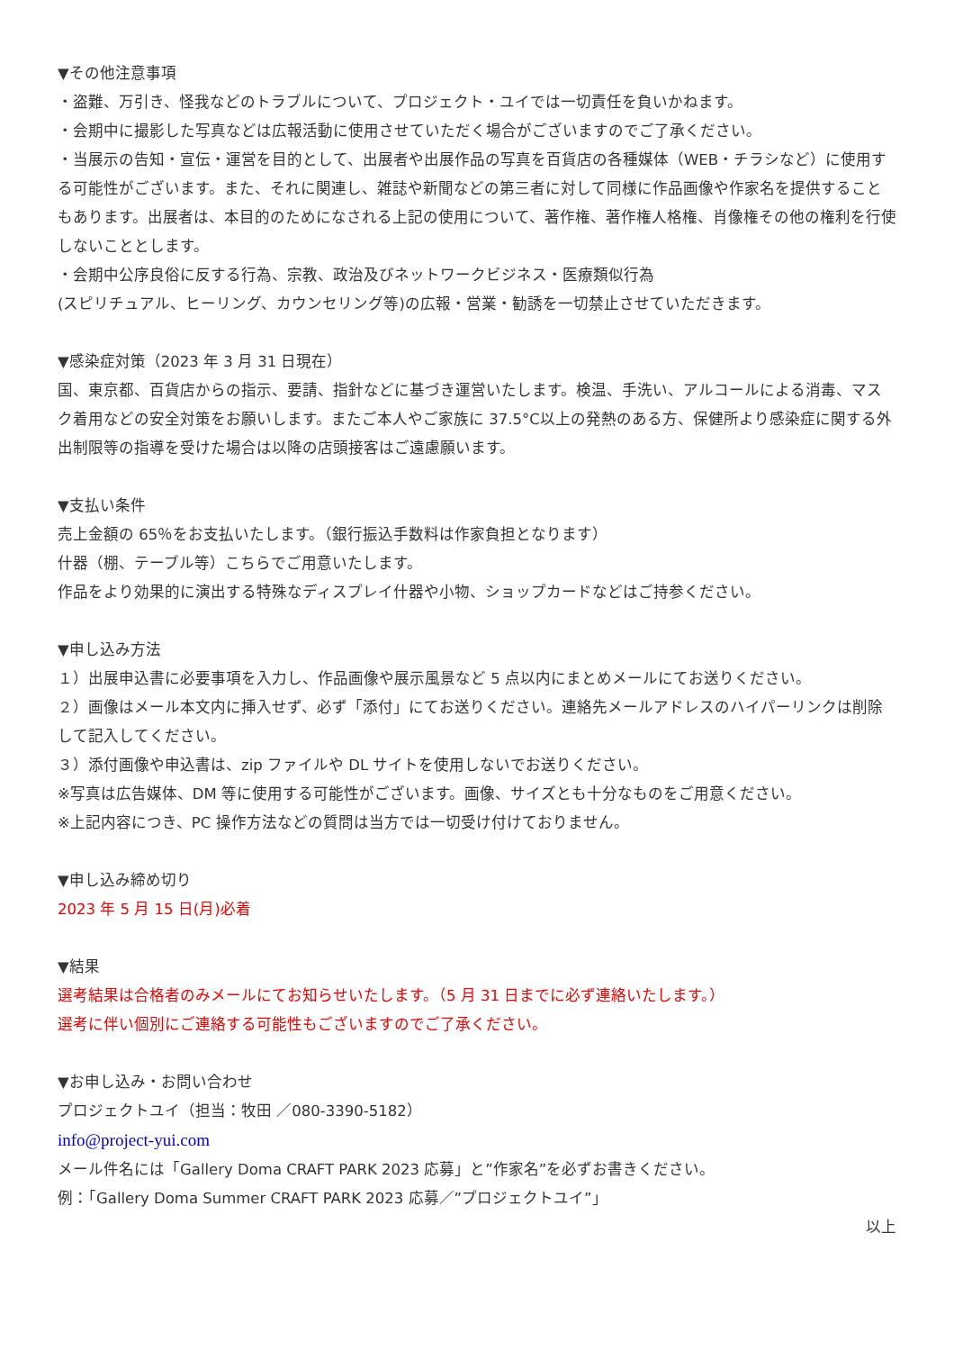▼その他注意事項
・盗難、万引き、怪我などのトラブルについて、プロジェクト・ユイでは一切責任を負いかねます。
・会期中に撮影した写真などは広報活動に使用させていただく場合がございますのでご了承ください。
・当展示の告知・宣伝・運営を目的として、出展者や出展作品の写真を百貨店の各種媒体（WEB・チラシなど）に使用する可能性がございます。また、それに関連し、雑誌や新聞などの第三者に対して同様に作品画像や作家名を提供することもあります。出展者は、本目的のためになされる上記の使用について、著作権、著作権人格権、肖像権その他の権利を行使しないこととします。
・会期中公序良俗に反する行為、宗教、政治及びネットワークビジネス・医療類似行為
(スピリチュアル、ヒーリング、カウンセリング等)の広報・営業・勧誘を一切禁止させていただきます。
▼感染症対策（2023 年 3 月 31 日現在）
国、東京都、百貨店からの指示、要請、指針などに基づき運営いたします。検温、手洗い、アルコールによる消毒、マスク着用などの安全対策をお願いします。またご本人やご家族に 37.5°C以上の発熱のある方、保健所より感染症に関する外出制限等の指導を受けた場合は以降の店頭接客はご遠慮願います。
▼支払い条件
売上金額の 65％をお支払いたします。（銀行振込手数料は作家負担となります）
什器（棚、テーブル等）こちらでご用意いたします。
作品をより効果的に演出する特殊なディスプレイ什器や小物、ショップカードなどはご持参ください。
▼申し込み方法
１）出展申込書に必要事項を入力し、作品画像や展示風景など 5 点以内にまとめメールにてお送りください。
２）画像はメール本文内に挿入せず、必ず「添付」にてお送りください。連絡先メールアドレスのハイパーリンクは削除して記入してください。
３）添付画像や申込書は、zip ファイルや DL サイトを使用しないでお送りください。
※写真は広告媒体、DM 等に使用する可能性がございます。画像、サイズとも十分なものをご用意ください。
※上記内容につき、PC 操作方法などの質問は当方では一切受け付けておりません。
▼申し込み締め切り
2023 年 5 月 15 日(月)必着
▼結果
選考結果は合格者のみメールにてお知らせいたします。（5 月 31 日までに必ず連絡いたします。）
選考に伴い個別にご連絡する可能性もございますのでご了承ください。
▼お申し込み・お問い合わせ
プロジェクトユイ（担当：牧田 ／080-3390-5182）
info@project-yui.com
メール件名には「Gallery Doma CRAFT PARK 2023 応募」と”作家名”を必ずお書きください。
例：「Gallery Doma Summer CRAFT PARK 2023 応募／”プロジェクトユイ”」
以上